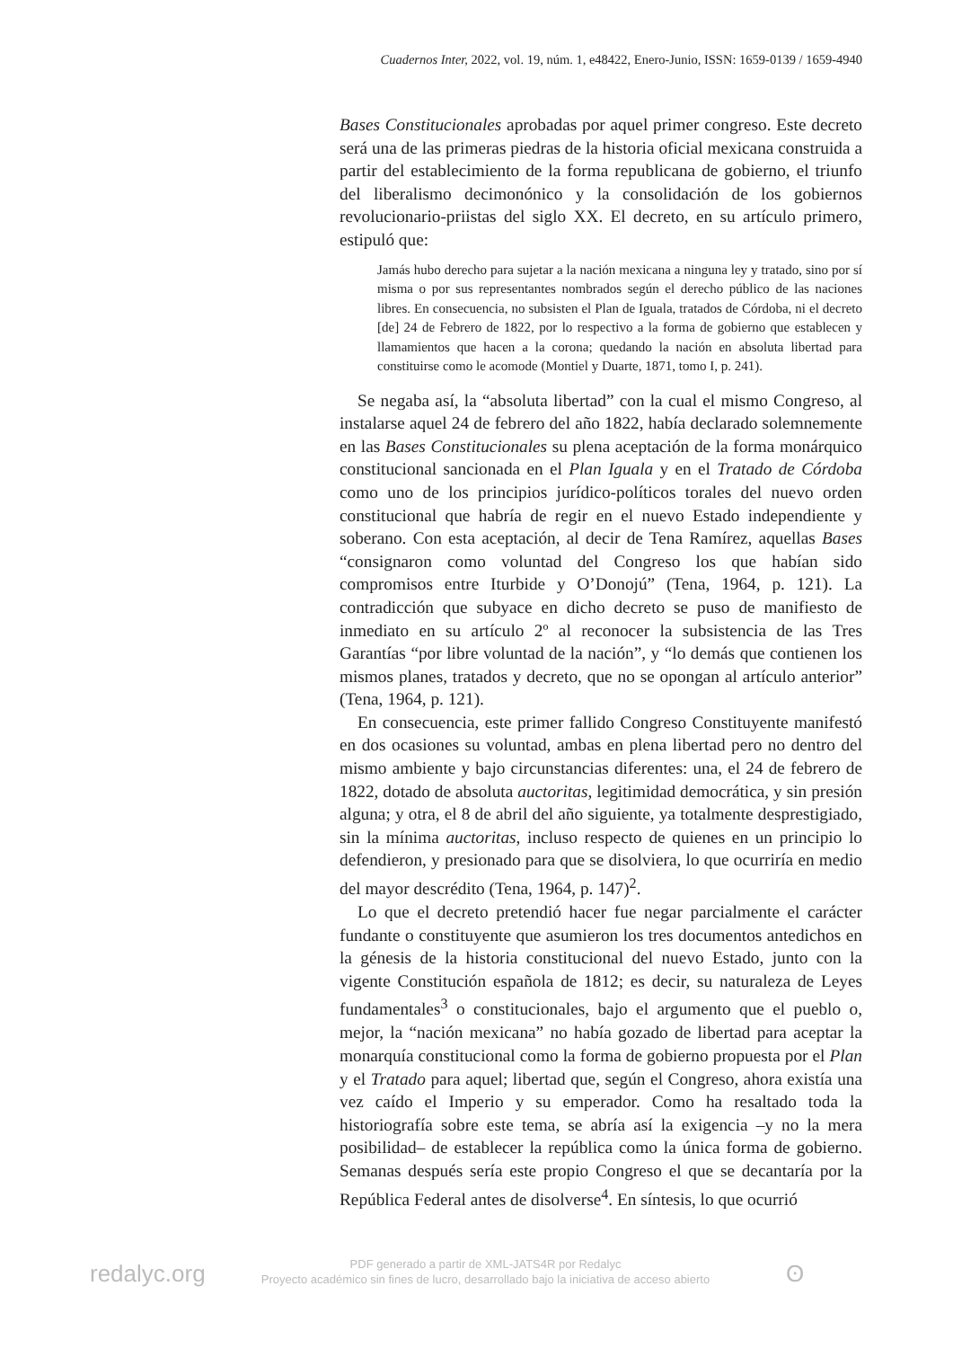Cuadernos Inter, 2022, vol. 19, núm. 1, e48422, Enero-Junio, ISSN: 1659-0139 / 1659-4940
Bases Constitucionales aprobadas por aquel primer congreso. Este decreto será una de las primeras piedras de la historia oficial mexicana construida a partir del establecimiento de la forma republicana de gobierno, el triunfo del liberalismo decimonónico y la consolidación de los gobiernos revolucionario-priistas del siglo XX. El decreto, en su artículo primero, estipuló que:
Jamás hubo derecho para sujetar a la nación mexicana a ninguna ley y tratado, sino por sí misma o por sus representantes nombrados según el derecho público de las naciones libres. En consecuencia, no subsisten el Plan de Iguala, tratados de Córdoba, ni el decreto [de] 24 de Febrero de 1822, por lo respectivo a la forma de gobierno que establecen y llamamientos que hacen a la corona; quedando la nación en absoluta libertad para constituirse como le acomode (Montiel y Duarte, 1871, tomo I, p. 241).
Se negaba así, la “absoluta libertad” con la cual el mismo Congreso, al instalarse aquel 24 de febrero del año 1822, había declarado solemnemente en las Bases Constitucionales su plena aceptación de la forma monárquico constitucional sancionada en el Plan Iguala y en el Tratado de Córdoba como uno de los principios jurídico-políticos torales del nuevo orden constitucional que habría de regir en el nuevo Estado independiente y soberano. Con esta aceptación, al decir de Tena Ramírez, aquellas Bases “consignaron como voluntad del Congreso los que habían sido compromisos entre Iturbide y O’Donojú” (Tena, 1964, p. 121). La contradicción que subyace en dicho decreto se puso de manifiesto de inmediato en su artículo 2º al reconocer la subsistencia de las Tres Garantías “por libre voluntad de la nación”, y “lo demás que contienen los mismos planes, tratados y decreto, que no se opongan al artículo anterior” (Tena, 1964, p. 121).
En consecuencia, este primer fallido Congreso Constituyente manifestó en dos ocasiones su voluntad, ambas en plena libertad pero no dentro del mismo ambiente y bajo circunstancias diferentes: una, el 24 de febrero de 1822, dotado de absoluta auctoritas, legitimidad democrática, y sin presión alguna; y otra, el 8 de abril del año siguiente, ya totalmente desprestigiado, sin la mínima auctoritas, incluso respecto de quienes en un principio lo defendieron, y presionado para que se disolviera, lo que ocurriría en medio del mayor descrédito (Tena, 1964, p. 147)<sup>2</sup>.
Lo que el decreto pretendió hacer fue negar parcialmente el carácter fundante o constituyente que asumieron los tres documentos antedichos en la génesis de la historia constitucional del nuevo Estado, junto con la vigente Constitución española de 1812; es decir, su naturaleza de Leyes fundamentales<sup>3</sup> o constitucionales, bajo el argumento que el pueblo o, mejor, la “nación mexicana” no había gozado de libertad para aceptar la monarquía constitucional como la forma de gobierno propuesta por el Plan y el Tratado para aquel; libertad que, según el Congreso, ahora existía una vez caído el Imperio y su emperador. Como ha resaltado toda la historiografía sobre este tema, se abría así la exigencia –y no la mera posibilidad– de establecer la república como la única forma de gobierno. Semanas después sería este propio Congreso el que se decantaría por la República Federal antes de disolverse<sup>4</sup>. En síntesis, lo que ocurrió
redalyc.org
PDF generado a partir de XML-JATS4R por Redalyc
Proyecto académico sin fines de lucro, desarrollado bajo la iniciativa de acceso abierto
ʘ